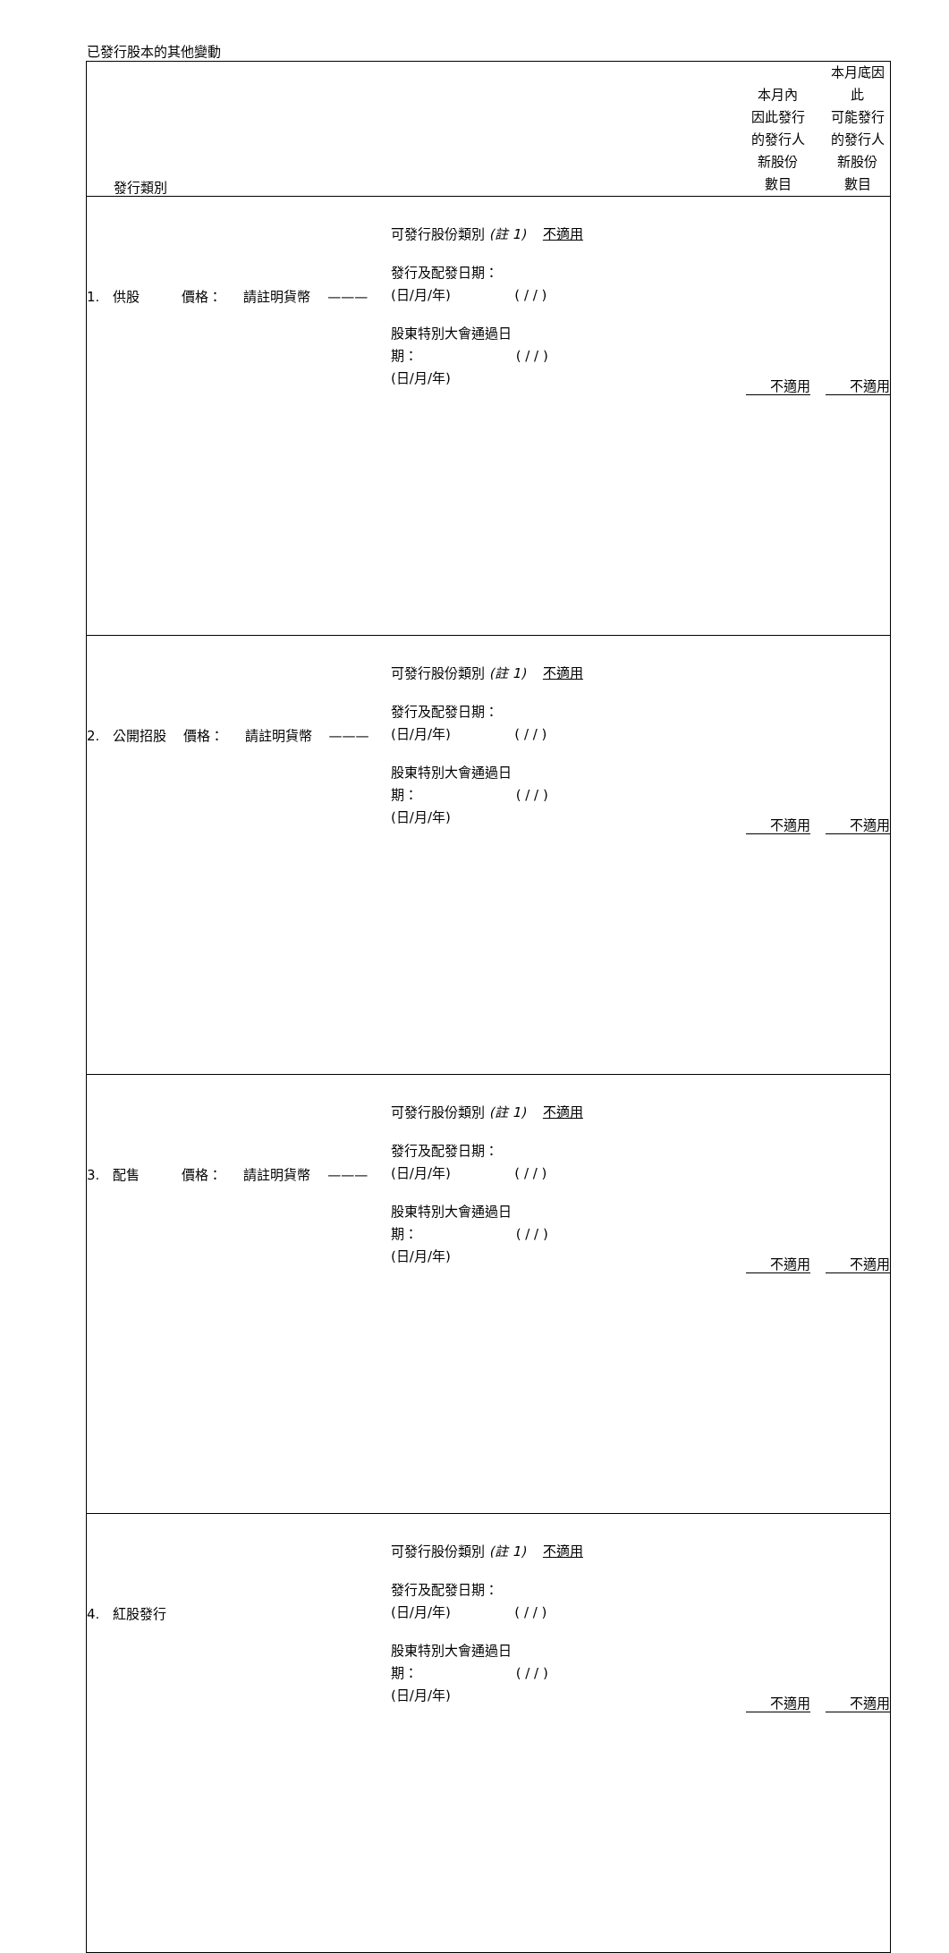已發行股本的其他變動
| 發行類別 | | 本月內 因此發行 的發行人 新股份 數目 | 本月底因此 可能發行 的發行人 新股份 數目 |
| 1. 供股 價格： 請註明貨幣 ——— | 可發行股份類別 (註 1) 不適用 發行及配發日期： (日/月/年) ( / / ) 股東特別大會通過日 期： ( / / ) (日/月/年) | 不適用 | 不適用 |
| 2. 公開招股 價格： 請註明貨幣 ——— | 可發行股份類別 (註 1) 不適用 發行及配發日期： (日/月/年) ( / / ) 股東特別大會通過日 期： ( / / ) (日/月/年) | 不適用 | 不適用 |
| 3. 配售 價格： 請註明貨幣 ——— | 可發行股份類別 (註 1) 不適用 發行及配發日期： (日/月/年) ( / / ) 股東特別大會通過日 期： ( / / ) (日/月/年) | 不適用 | 不適用 |
| 4. 紅股發行 | 可發行股份類別 (註 1) 不適用 發行及配發日期： (日/月/年) ( / / ) 股東特別大會通過日 期： ( / / ) (日/月/年) | 不適用 | 不適用 |